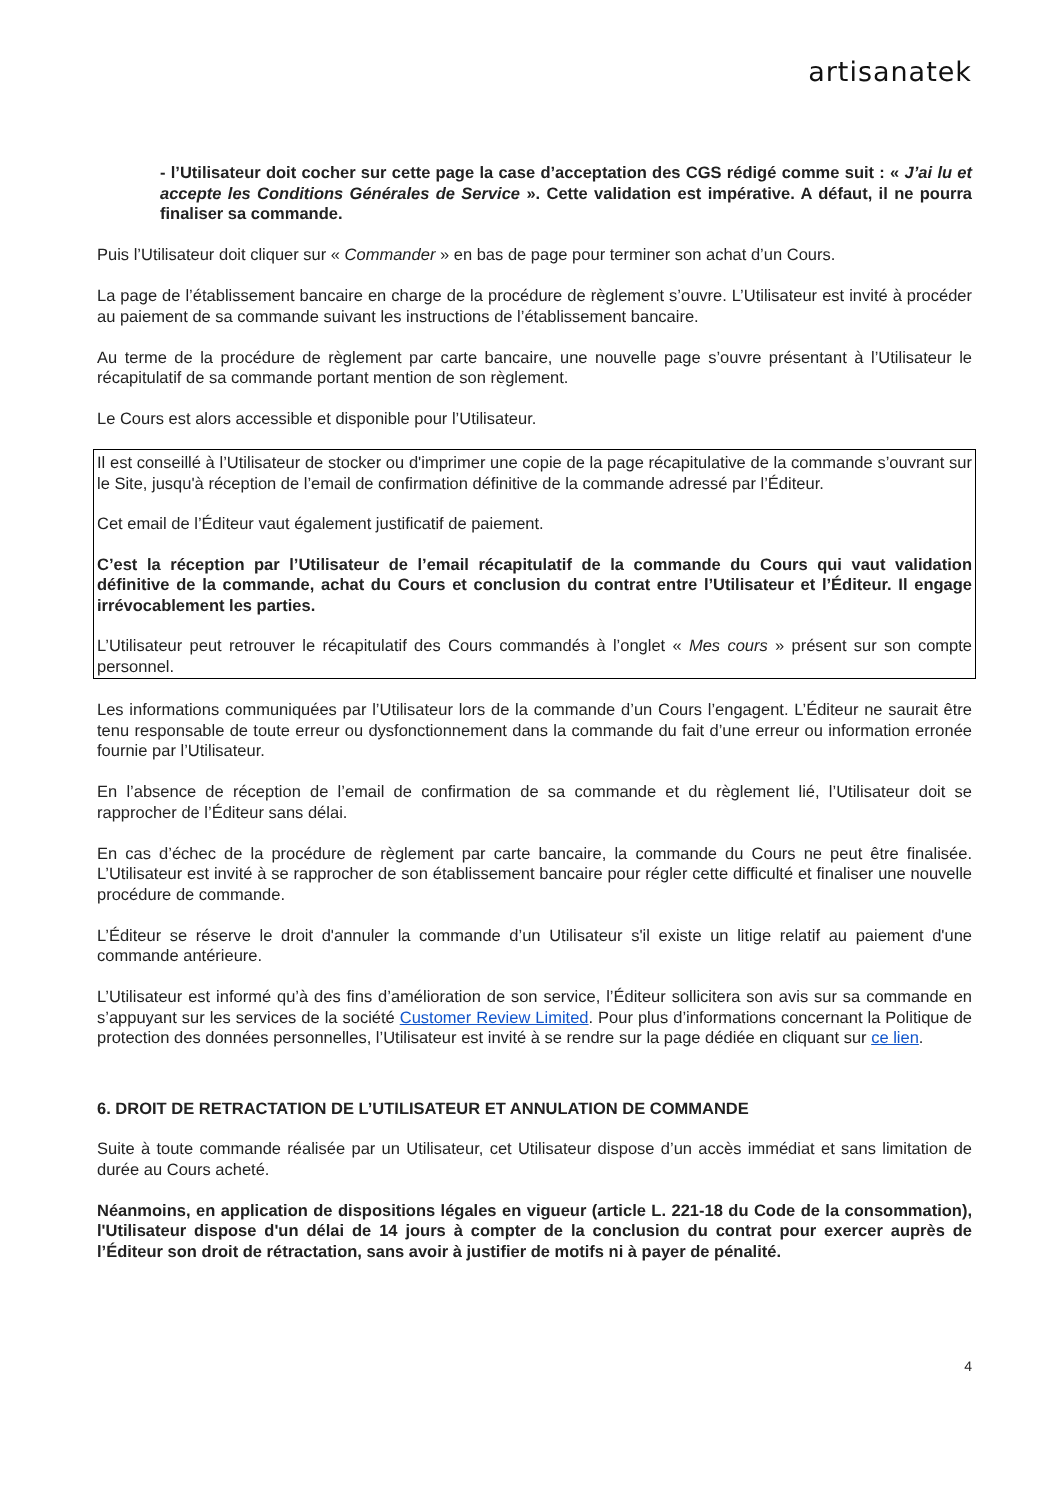artisanatek
- l’Utilisateur doit cocher sur cette page la case d’acceptation des CGS rédigé comme suit : « J’ai lu et accepte les Conditions Générales de Service ». Cette validation est impérative. A défaut, il ne pourra finaliser sa commande.
Puis l’Utilisateur doit cliquer sur « Commander » en bas de page pour terminer son achat d’un Cours.
La page de l’établissement bancaire en charge de la procédure de règlement s’ouvre. L’Utilisateur est invité à procéder au paiement de sa commande suivant les instructions de l’établissement bancaire.
Au terme de la procédure de règlement par carte bancaire, une nouvelle page s’ouvre présentant à l’Utilisateur le récapitulatif de sa commande portant mention de son règlement.
Le Cours est alors accessible et disponible pour l’Utilisateur.
Il est conseillé à l’Utilisateur de stocker ou d'imprimer une copie de la page récapitulative de la commande s’ouvrant sur le Site, jusqu'à réception de l’email de confirmation définitive de la commande adressé par l’Éditeur.
Cet email de l’Éditeur vaut également justificatif de paiement.
C’est la réception par l’Utilisateur de l’email récapitulatif de la commande du Cours qui vaut validation définitive de la commande, achat du Cours et conclusion du contrat entre l’Utilisateur et l’Éditeur. Il engage irrévocablement les parties.
L’Utilisateur peut retrouver le récapitulatif des Cours commandés à l’onglet « Mes cours » présent sur son compte personnel.
Les informations communiquées par l’Utilisateur lors de la commande d’un Cours l’engagent. L’Éditeur ne saurait être tenu responsable de toute erreur ou dysfonctionnement dans la commande du fait d’une erreur ou information erronée fournie par l’Utilisateur.
En l’absence de réception de l’email de confirmation de sa commande et du règlement lié, l’Utilisateur doit se rapprocher de l’Éditeur sans délai.
En cas d’échec de la procédure de règlement par carte bancaire, la commande du Cours ne peut être finalisée. L’Utilisateur est invité à se rapprocher de son établissement bancaire pour régler cette difficulté et finaliser une nouvelle procédure de commande.
L’Éditeur se réserve le droit d'annuler la commande d’un Utilisateur s'il existe un litige relatif au paiement d'une commande antérieure.
L’Utilisateur est informé qu’à des fins d’amélioration de son service, l’Éditeur sollicitera son avis sur sa commande en s’appuyant sur les services de la société Customer Review Limited. Pour plus d’informations concernant la Politique de protection des données personnelles, l’Utilisateur est invité à se rendre sur la page dédiée en cliquant sur ce lien.
6. DROIT DE RETRACTATION DE L’UTILISATEUR ET ANNULATION DE COMMANDE
Suite à toute commande réalisée par un Utilisateur, cet Utilisateur dispose d’un accès immédiat et sans limitation de durée au Cours acheté.
Néanmoins, en application de dispositions légales en vigueur (article L. 221-18 du Code de la consommation), l'Utilisateur dispose d'un délai de 14 jours à compter de la conclusion du contrat pour exercer auprès de l’Éditeur son droit de rétractation, sans avoir à justifier de motifs ni à payer de pénalité.
4